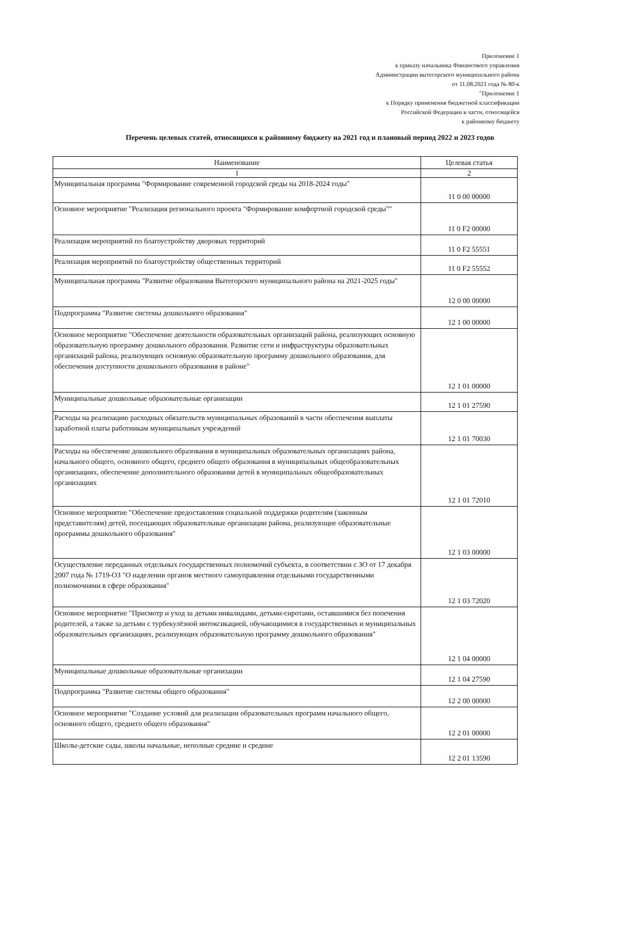Приложение 1
к приказу начальника Финансового управления
Администрации вытегорского муниципального района
от 11.08.2021 года № 80-к
"Приложение 1
к Порядку применения бюджетной классификации
Российской Федерации в части, относящейся
к районному бюджету
Перечень целевых статей, относящихся к районному бюджету на 2021 год и плановый период 2022 и 2023 годов
| Наименование | Целевая статья |
| --- | --- |
| 1 | 2 |
| Муниципальная программа "Формирование современной городской среды на 2018-2024 годы" | 11 0 00 00000 |
| Основное мероприятие "Реализация регионального проекта "Формирование комфортной городской среды"" | 11 0 F2 00000 |
| Реализация мероприятий по благоустройству дворовых территорий | 11 0 F2 55551 |
| Реализация мероприятий по благоустройству общественных территорий | 11 0 F2 55552 |
| Муниципальная программа "Развитие образования Вытегорского муниципального района на 2021-2025 годы" | 12 0 00 00000 |
| Подпрограмма "Развитие системы дошкольного образования" | 12 1 00 00000 |
| Основное мероприятие "Обеспечение деятельности образовательных организаций района, реализующих основную образовательную программу дошкольного образования. Развитие сети и инфраструктуры образовательных организаций района, реализующих основную образовательную программу дошкольного образования, для обеспечения доступности дошкольного образования в районе" | 12 1 01 00000 |
| Муниципальные дошкольные образовательные организации | 12 1 01 27590 |
| Расходы на реализацию расходных обязательств муниципальных образований в части обеспечения выплаты заработной платы работникам муниципальных учреждений | 12 1 01 70030 |
| Расходы на обеспечение дошкольного образования в муниципальных образовательных организациях района, начального общего, основного общего, среднего общего образования в муниципальных общеобразовательных организациях, обеспечение дополнительного образования детей в муниципальных общеобразовательных организациях | 12 1 01 72010 |
| Основное мероприятие "Обеспечение предоставления социальной поддержки родителям (законным представителям) детей, посещающих образовательные организации района, реализующие образовательные программы дошкольного образования" | 12 1 03 00000 |
| Осуществление переданных отдельных государственных полномочий субъекта, в соответствии с ЗО от 17 декабря 2007 года № 1719-ОЗ "О наделении органов местного самоуправления отдельными государственными полномочиями в сфере образования" | 12 1 03 72020 |
| Основное мероприятие "Присмотр и уход за детьми инвалидами, детьми-сиротами, оставшимися без попечения родителей, а также за детьми с турбекулёзной интоксикацией, обучающимися в государственных и муниципальных образовательных организациях, реализующих образовательную программу дошкольного образования" | 12 1 04 00000 |
| Муниципальные дошкольные образовательные организации | 12 1 04 27590 |
| Подпрограмма "Развитие системы общего образования" | 12 2 00 00000 |
| Основное мероприятие "Создание условий для реализации образовательных программ начального общего, основного общего, среднего общего образования" | 12 2 01 00000 |
| Школы-детские сады, школы начальные, неполные средние и средние | 12 2 01 13590 |